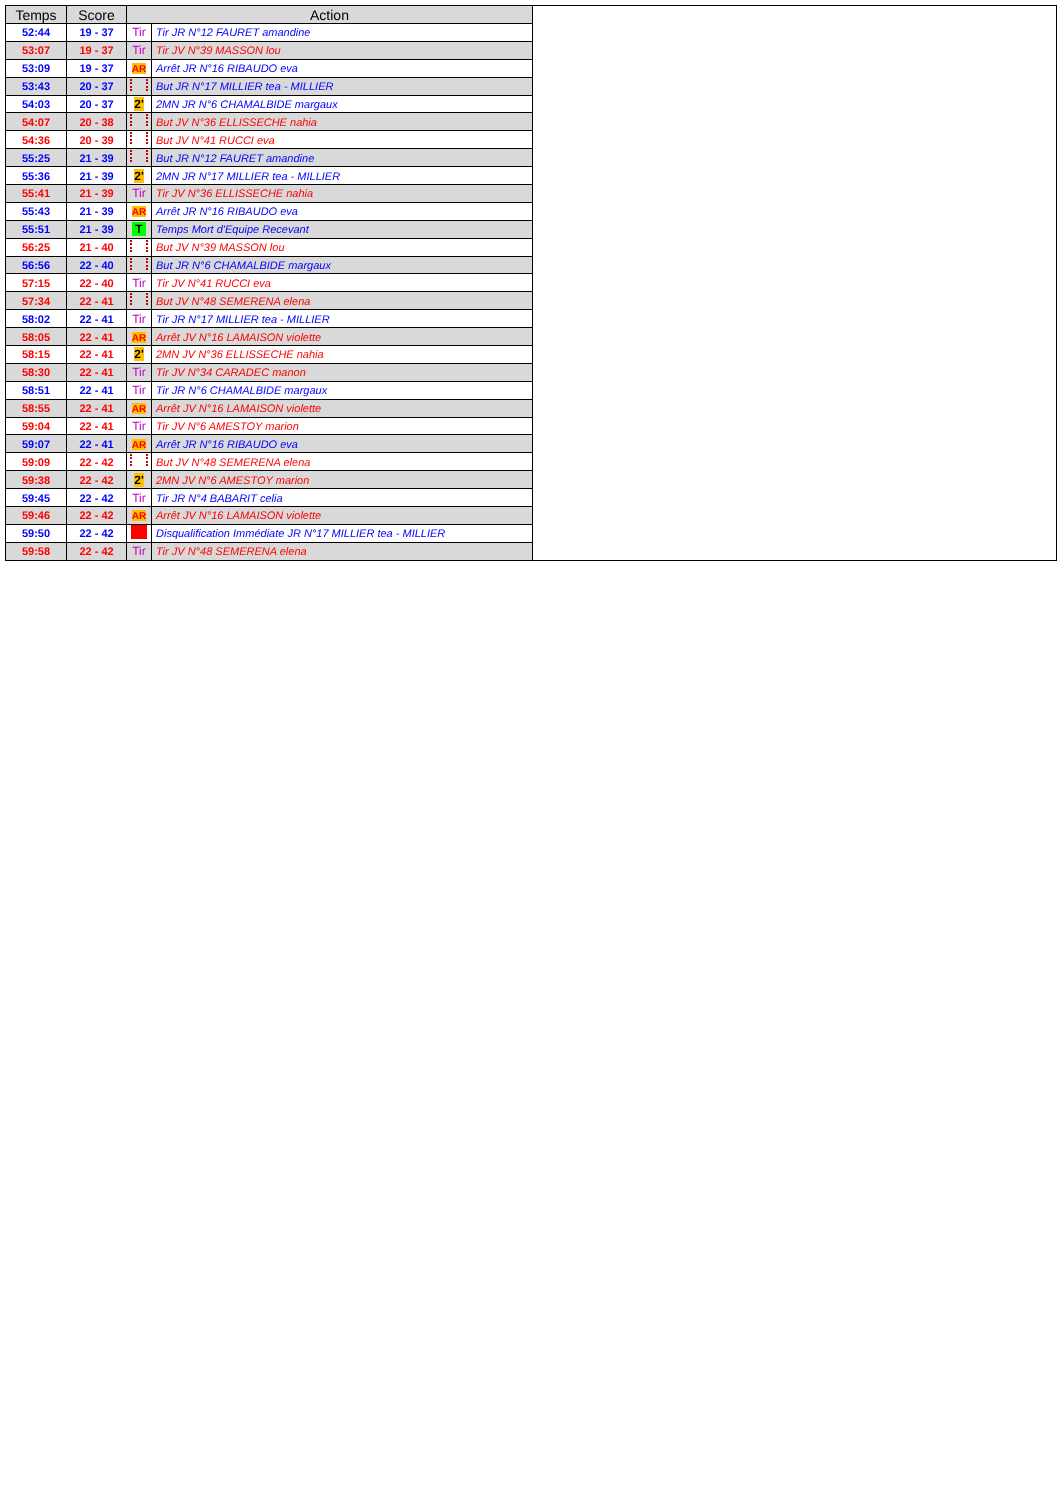| Temps | Score | Action | |
| --- | --- | --- | --- |
| 52:44 | 19 - 37 | Tir | Tir JR N°12 FAURET amandine |
| 53:07 | 19 - 37 | Tir | Tir JV N°39 MASSON lou |
| 53:09 | 19 - 37 | AR | Arrêt JR N°16 RIBAUDO eva |
| 53:43 | 20 - 37 | | But JR N°17 MILLIER tea - MILLIER |
| 54:03 | 20 - 37 | 2' | 2MN JR N°6 CHAMALBIDE margaux |
| 54:07 | 20 - 38 | | But JV N°36 ELLISSECHE nahia |
| 54:36 | 20 - 39 | | But JV N°41 RUCCI eva |
| 55:25 | 21 - 39 | | But JR N°12 FAURET amandine |
| 55:36 | 21 - 39 | 2' | 2MN JR N°17 MILLIER tea - MILLIER |
| 55:41 | 21 - 39 | Tir | Tir JV N°36 ELLISSECHE nahia |
| 55:43 | 21 - 39 | AR | Arrêt JR N°16 RIBAUDO eva |
| 55:51 | 21 - 39 | T | Temps Mort d'Equipe Recevant |
| 56:25 | 21 - 40 | | But JV N°39 MASSON lou |
| 56:56 | 22 - 40 | | But JR N°6 CHAMALBIDE margaux |
| 57:15 | 22 - 40 | Tir | Tir JV N°41 RUCCI eva |
| 57:34 | 22 - 41 | | But JV N°48 SEMERENA elena |
| 58:02 | 22 - 41 | Tir | Tir JR N°17 MILLIER tea - MILLIER |
| 58:05 | 22 - 41 | AR | Arrêt JV N°16 LAMAISON violette |
| 58:15 | 22 - 41 | 2' | 2MN JV N°36 ELLISSECHE nahia |
| 58:30 | 22 - 41 | Tir | Tir JV N°34 CARADEC manon |
| 58:51 | 22 - 41 | Tir | Tir JR N°6 CHAMALBIDE margaux |
| 58:55 | 22 - 41 | AR | Arrêt JV N°16 LAMAISON violette |
| 59:04 | 22 - 41 | Tir | Tir JV N°6 AMESTOY marion |
| 59:07 | 22 - 41 | AR | Arrêt JR N°16 RIBAUDO eva |
| 59:09 | 22 - 42 | | But JV N°48 SEMERENA elena |
| 59:38 | 22 - 42 | 2' | 2MN JV N°6 AMESTOY marion |
| 59:45 | 22 - 42 | Tir | Tir JR N°4 BABARIT celia |
| 59:46 | 22 - 42 | AR | Arrêt JV N°16 LAMAISON violette |
| 59:50 | 22 - 42 | | Disqualification Immédiate JR N°17 MILLIER tea - MILLIER |
| 59:58 | 22 - 42 | Tir | Tir JV N°48 SEMERENA elena |